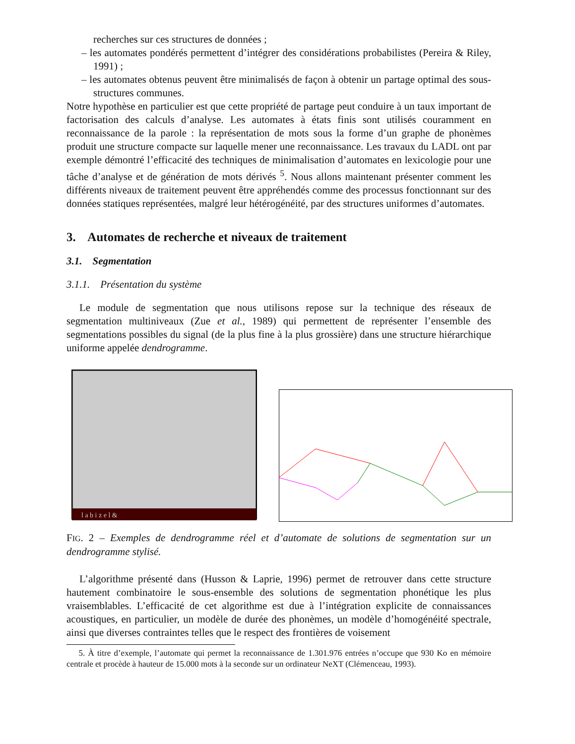recherches sur ces structures de données ;
– les automates pondérés permettent d’intégrer des considérations probabilistes (Pereira & Riley, 1991) ;
– les automates obtenus peuvent être minimalisés de façon à obtenir un partage optimal des sous-structures communes.
Notre hypothèse en particulier est que cette propriété de partage peut conduire à un taux important de factorisation des calculs d’analyse. Les automates à états finis sont utilisés couramment en reconnaissance de la parole : la représentation de mots sous la forme d’un graphe de phonèmes produit une structure compacte sur laquelle mener une reconnaissance. Les travaux du LADL ont par exemple démontré l’efficacité des techniques de minimalisation d’automates en lexicologie pour une tâche d’analyse et de génération de mots dérivés <sup>5</sup>. Nous allons maintenant présenter comment les différents niveaux de traitement peuvent être appréhendés comme des processus fonctionnant sur des données statiques représentées, malgré leur hétérogénéité, par des structures uniformes d’automates.
3. Automates de recherche et niveaux de traitement
3.1. Segmentation
3.1.1. Présentation du système
Le module de segmentation que nous utilisons repose sur la technique des réseaux de segmentation multiniveaux (Zue et al., 1989) qui permettent de représenter l’ensemble des segmentations possibles du signal (de la plus fine à la plus grossière) dans une structure hiérarchique uniforme appelée dendrogramme.
l a b i z e l &
FIG. 2 – Exemples de dendrogramme réel et d’automate de solutions de segmentation sur un dendrogramme stylisé.
L’algorithme présenté dans (Husson & Laprie, 1996) permet de retrouver dans cette structure hautement combinatoire le sous-ensemble des solutions de segmentation phonétique les plus vraisemblables. L’efficacité de cet algorithme est due à l’intégration explicite de connaissances acoustiques, en particulier, un modèle de durée des phonèmes, un modèle d’homogénéité spectrale, ainsi que diverses contraintes telles que le respect des frontières de voisement
5. À titre d’exemple, l’automate qui permet la reconnaissance de 1.301.976 entrées n’occupe que 930 Ko en mémoire centrale et procède à hauteur de 15.000 mots à la seconde sur un ordinateur NeXT (Clémenceau, 1993).